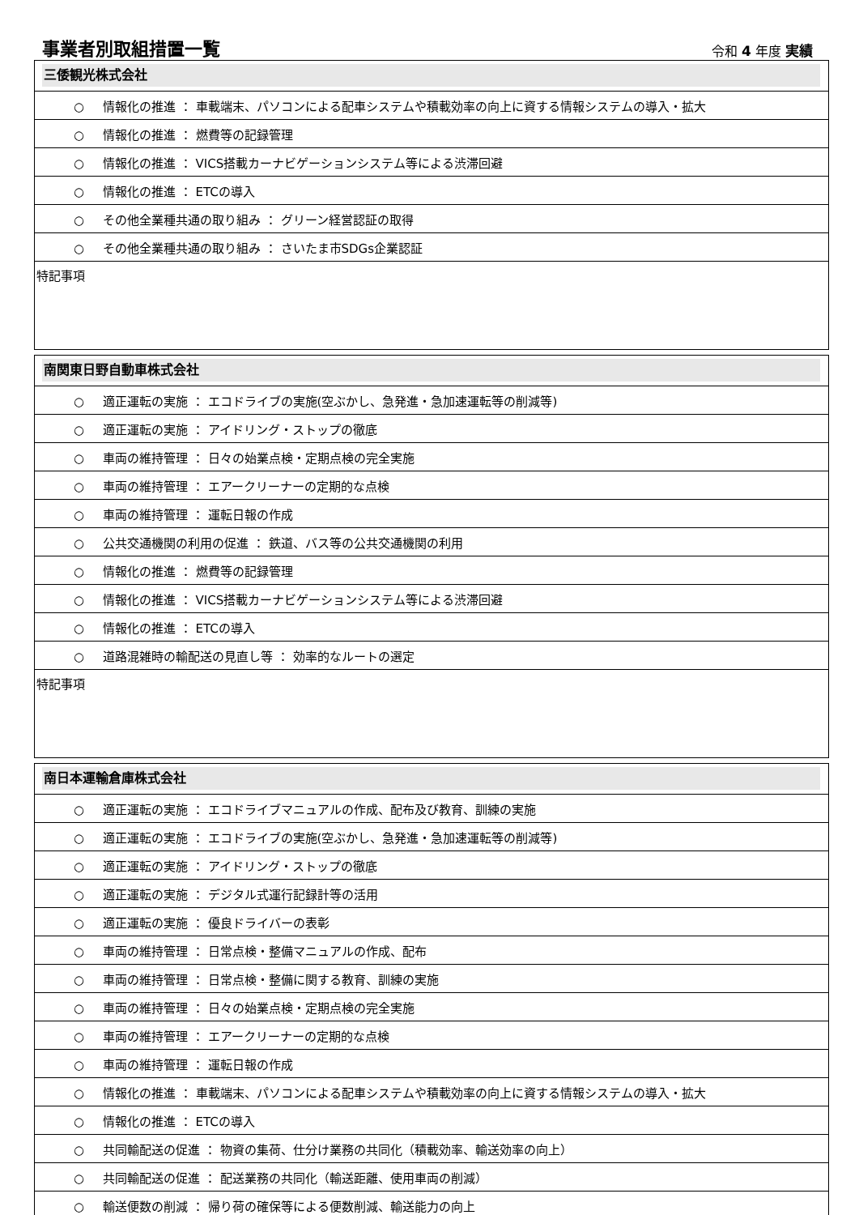事業者別取組措置一覧
令和 4 年度 実績
| 三倭観光株式会社 |
| ○ 情報化の推進 ： 車載端末、パソコンによる配車システムや積載効率の向上に資する情報システムの導入・拡大 |
| ○ 情報化の推進 ： 燃費等の記録管理 |
| ○ 情報化の推進 ： VICS搭載カーナビゲーションシステム等による渋滞回避 |
| ○ 情報化の推進 ： ETCの導入 |
| ○ その他全業種共通の取り組み ： グリーン経営認証の取得 |
| ○ その他全業種共通の取り組み ： さいたま市SDGs企業認証 |
| 特記事項 |
| 南関東日野自動車株式会社 |
| ○ 適正運転の実施 ： エコドライブの実施(空ぶかし、急発進・急加速運転等の削減等) |
| ○ 適正運転の実施 ： アイドリング・ストップの徹底 |
| ○ 車両の維持管理 ： 日々の始業点検・定期点検の完全実施 |
| ○ 車両の維持管理 ： エアークリーナーの定期的な点検 |
| ○ 車両の維持管理 ： 運転日報の作成 |
| ○ 公共交通機関の利用の促進 ： 鉄道、バス等の公共交通機関の利用 |
| ○ 情報化の推進 ： 燃費等の記録管理 |
| ○ 情報化の推進 ： VICS搭載カーナビゲーションシステム等による渋滞回避 |
| ○ 情報化の推進 ： ETCの導入 |
| ○ 道路混雑時の輸配送の見直し等 ： 効率的なルートの選定 |
| 特記事項 |
| 南日本運輸倉庫株式会社 |
| ○ 適正運転の実施 ： エコドライブマニュアルの作成、配布及び教育、訓練の実施 |
| ○ 適正運転の実施 ： エコドライブの実施(空ぶかし、急発進・急加速運転等の削減等) |
| ○ 適正運転の実施 ： アイドリング・ストップの徹底 |
| ○ 適正運転の実施 ： デジタル式運行記録計等の活用 |
| ○ 適正運転の実施 ： 優良ドライバーの表彰 |
| ○ 車両の維持管理 ： 日常点検・整備マニュアルの作成、配布 |
| ○ 車両の維持管理 ： 日常点検・整備に関する教育、訓練の実施 |
| ○ 車両の維持管理 ： 日々の始業点検・定期点検の完全実施 |
| ○ 車両の維持管理 ： エアークリーナーの定期的な点検 |
| ○ 車両の維持管理 ： 運転日報の作成 |
| ○ 情報化の推進 ： 車載端末、パソコンによる配車システムや積載効率の向上に資する情報システムの導入・拡大 |
| ○ 情報化の推進 ： ETCの導入 |
| ○ 共同輸配送の促進 ： 物資の集荷、仕分け業務の共同化（積載効率、輸送効率の向上） |
| ○ 共同輸配送の促進 ： 配送業務の共同化（輸送距離、使用車両の削減） |
| ○ 輸送便数の削減 ： 帰り荷の確保等による便数削減、輸送能力の向上 |